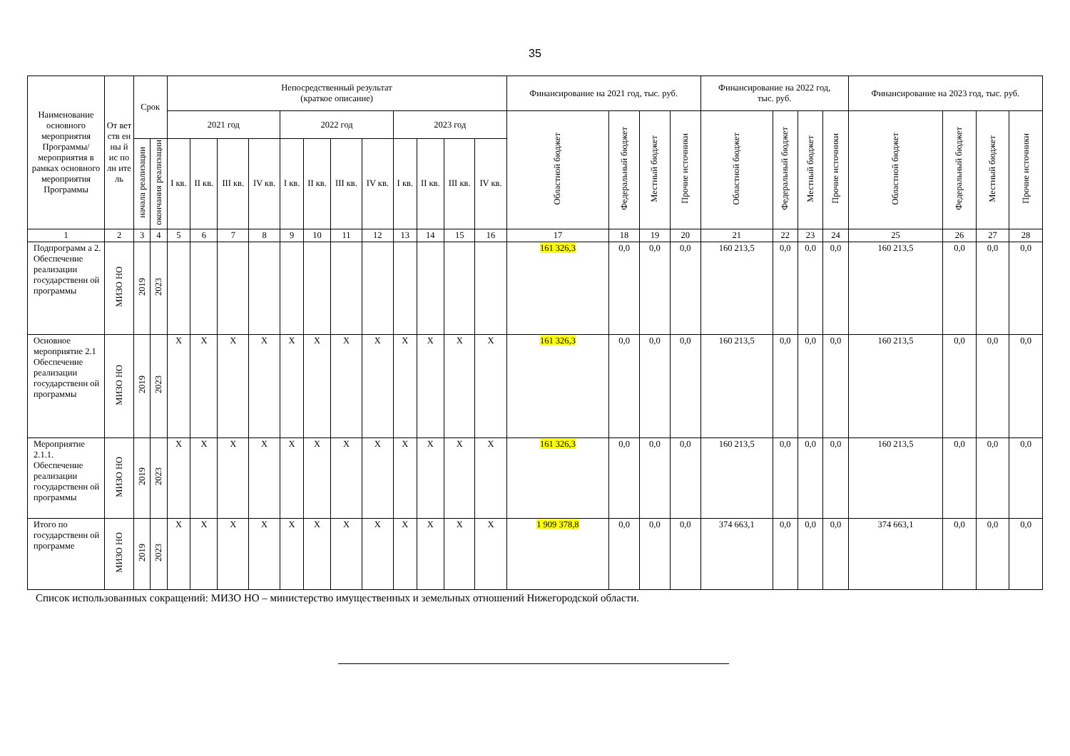35
| Наименование основного мероприятия Программы/ мероприятия в рамках основного мероприятия Программы | От вет ств ен ны й ис по лн ите ль | Срок | | Непосредственный результат (краткое описание) | | | | | | | | | | | | Финансирование на 2021 год, тыс. руб. | | | | Финансирование на 2022 год, тыс. руб. | | | | Финансирование на 2023 год, тыс. руб. | | | |
| --- | --- | --- | --- | --- | --- | --- | --- | --- | --- | --- | --- | --- | --- | --- | --- | --- | --- | --- | --- | --- | --- | --- | --- | --- | --- | --- | --- |
| | | | | 2021 год | | | | 2022 год | | | | 2023 год | | | | Областной бюджет | Федеральный бюджет | Местный бюджет | Прочие источники | Областной бюджет | Федеральный бюджет | Местный бюджет | Прочие источники | Областной бюджет | Федеральный бюджет | Местный бюджет | Прочие источники |
| | | начала реализации | окончания реализации | I кв. | II кв. | III кв. | IV кв. | I кв. | II кв. | III кв. | IV кв. | I кв. | II кв. | III кв. | IV кв. | | | | | | | | | | | | |
| 1 | 2 | 3 | 4 | 5 | 6 | 7 | 8 | 9 | 10 | 11 | 12 | 13 | 14 | 15 | 16 | 17 | 18 | 19 | 20 | 21 | 22 | 23 | 24 | 25 | 26 | 27 | 28 |
| Подпрограмм а 2. Обеспечение реализации государственн ой программы | МИЗО НО | 2019 | 2023 | | | | | | | | | | | | | 161 326,3 | 0,0 | 0,0 | 0,0 | 160 213,5 | 0,0 | 0,0 | 0,0 | 160 213,5 | 0,0 | 0,0 | 0,0 |
| Основное мероприятие 2.1 Обеспечение реализации государственн ой программы | МИЗО НО | 2019 | 2023 | X | X | X | X | X | X | X | X | X | X | X | X | 161 326,3 | 0,0 | 0,0 | 0,0 | 160 213,5 | 0,0 | 0,0 | 0,0 | 160 213,5 | 0,0 | 0,0 | 0,0 |
| Мероприятие 2.1.1. Обеспечение реализации государственн ой программы | МИЗО НО | 2019 | 2023 | X | X | X | X | X | X | X | X | X | X | X | X | 161 326,3 | 0,0 | 0,0 | 0,0 | 160 213,5 | 0,0 | 0,0 | 0,0 | 160 213,5 | 0,0 | 0,0 | 0,0 |
| Итого по государственн ой программе | МИЗО НО | 2019 | 2023 | X | X | X | X | X | X | X | X | X | X | X | X | 1 909 378,8 | 0,0 | 0,0 | 0,0 | 374 663,1 | 0,0 | 0,0 | 0,0 | 374 663,1 | 0,0 | 0,0 | 0,0 |
Список использованных сокращений: МИЗО НО – министерство имущественных и земельных отношений Нижегородской области.